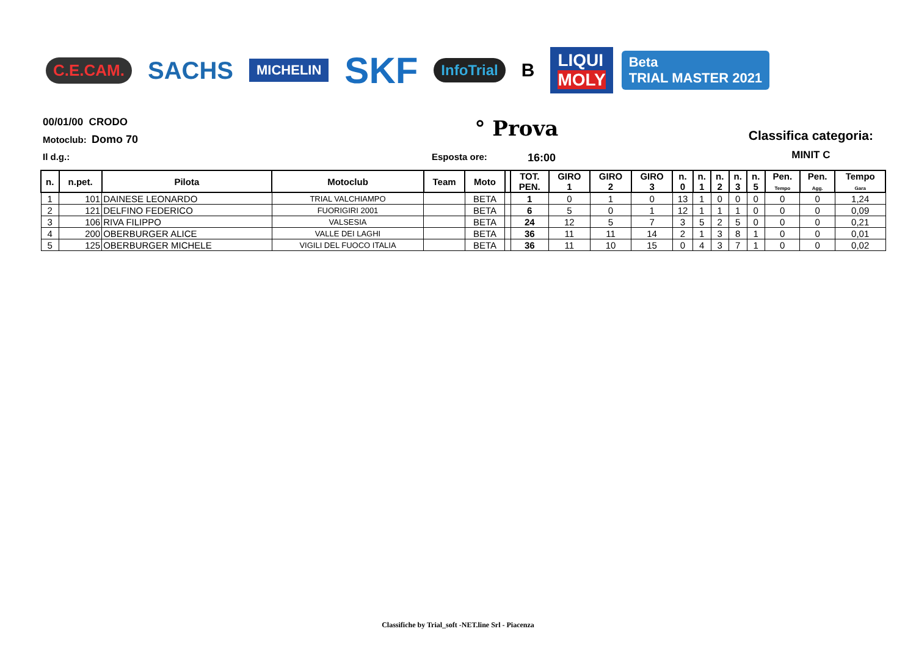C.E.CAM.
SACHS
MICHELIN
SKF
InfoTrial
B
LIQUI
MOLY
Beta
TRIAL MASTER 2021
00/01/00 CRODO
Motoclub: Domo 70
° Prova
Classifica categoria:
MINIT C
Il d.g.: Esposta ore: 16:00
| n. | n.pet. | Pilota | Motoclub | Team | Moto | | TOT. PEN. | GIRO 1 | GIRO 2 | GIRO 3 | n. 0 | n. 1 | n. 2 | n. 3 | n. 5 | Pen. Tempo | Pen. Agg. | Tempo Gara |
| --- | --- | --- | --- | --- | --- | --- | --- | --- | --- | --- | --- | --- | --- | --- | --- | --- | --- | --- |
| 1 | 101 | DAINESE LEONARDO | TRIAL VALCHIAMPO | | BETA | | 1 | 0 | 1 | 0 | 13 | 1 | 0 | 0 | 0 | 0 | 0 | 1,24 |
| 2 | 121 | DELFINO FEDERICO | FUORIGIRI 2001 | | BETA | | 6 | 5 | 0 | 1 | 12 | 1 | 1 | 1 | 0 | 0 | 0 | 0,09 |
| 3 | 106 | RIVA FILIPPO | VALSESIA | | BETA | | 24 | 12 | 5 | 7 | 3 | 5 | 2 | 5 | 0 | 0 | 0 | 0,21 |
| 4 | 200 | OBERBURGER ALICE | VALLE DEI LAGHI | | BETA | | 36 | 11 | 11 | 14 | 2 | 1 | 3 | 8 | 1 | 0 | 0 | 0,01 |
| 5 | 125 | OBERBURGER MICHELE | VIGILI DEL FUOCO ITALIA | | BETA | | 36 | 11 | 10 | 15 | 0 | 4 | 3 | 7 | 1 | 0 | 0 | 0,02 |
Classifiche by Trial_soft -NET.line Srl - Piacenza